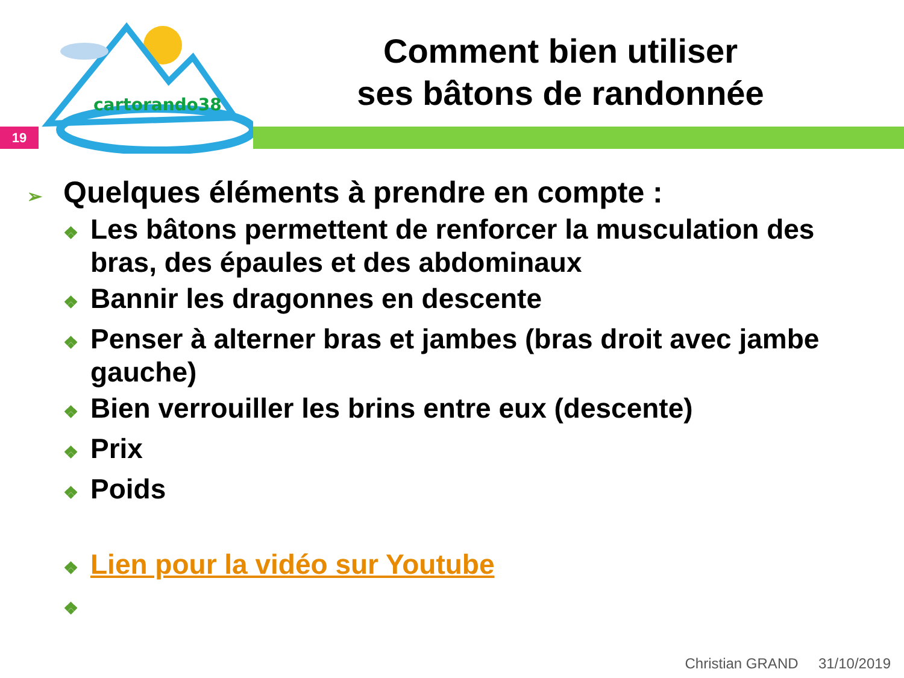cartorando38
19
Comment bien utiliser
ses bâtons de randonnée
➢ Quelques éléments à prendre en compte :
❖ Les bâtons permettent de renforcer la musculation des bras, des épaules et des abdominaux
❖ Bannir les dragonnes en descente
❖ Penser à alterner bras et jambes (bras droit avec jambe gauche)
❖ Bien verrouiller les brins entre eux (descente)
❖ Prix
❖ Poids
❖ Lien pour la vidéo sur Youtube
❖
Christian GRAND 31/10/2019